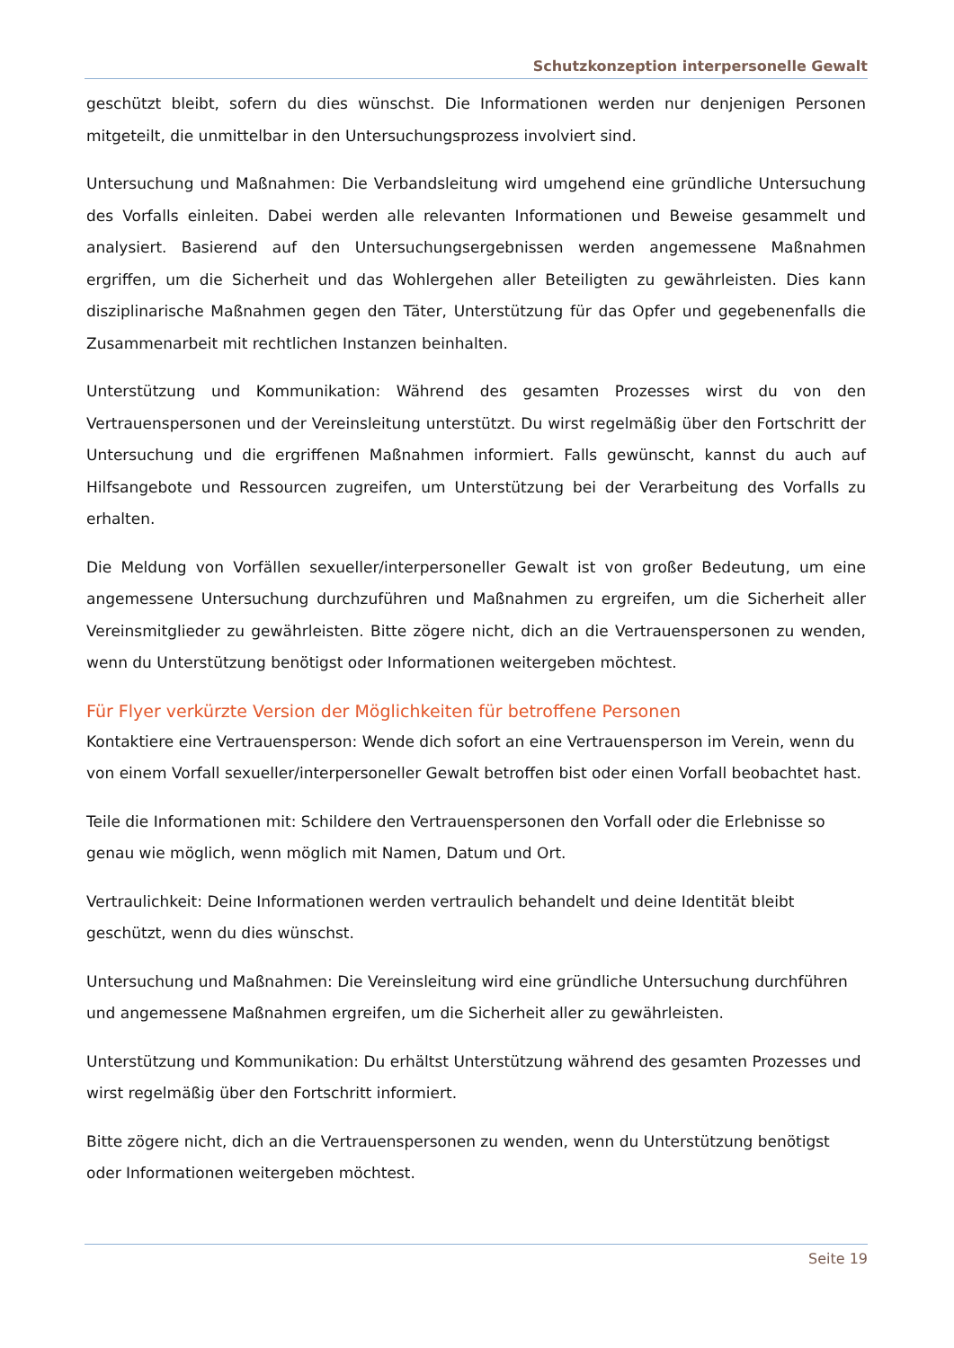Schutzkonzeption interpersonelle Gewalt
geschützt bleibt, sofern du dies wünschst. Die Informationen werden nur denjenigen Personen mitgeteilt, die unmittelbar in den Untersuchungsprozess involviert sind.
Untersuchung und Maßnahmen: Die Verbandsleitung wird umgehend eine gründliche Untersuchung des Vorfalls einleiten. Dabei werden alle relevanten Informationen und Beweise gesammelt und analysiert. Basierend auf den Untersuchungsergebnissen werden angemessene Maßnahmen ergriffen, um die Sicherheit und das Wohlergehen aller Beteiligten zu gewährleisten. Dies kann disziplinarische Maßnahmen gegen den Täter, Unterstützung für das Opfer und gegebenenfalls die Zusammenarbeit mit rechtlichen Instanzen beinhalten.
Unterstützung und Kommunikation: Während des gesamten Prozesses wirst du von den Vertrauenspersonen und der Vereinsleitung unterstützt. Du wirst regelmäßig über den Fortschritt der Untersuchung und die ergriffenen Maßnahmen informiert. Falls gewünscht, kannst du auch auf Hilfsangebote und Ressourcen zugreifen, um Unterstützung bei der Verarbeitung des Vorfalls zu erhalten.
Die Meldung von Vorfällen sexueller/interpersoneller Gewalt ist von großer Bedeutung, um eine angemessene Untersuchung durchzuführen und Maßnahmen zu ergreifen, um die Sicherheit aller Vereinsmitglieder zu gewährleisten. Bitte zögere nicht, dich an die Vertrauenspersonen zu wenden, wenn du Unterstützung benötigst oder Informationen weitergeben möchtest.
Für Flyer verkürzte Version der Möglichkeiten für betroffene Personen
Kontaktiere eine Vertrauensperson: Wende dich sofort an eine Vertrauensperson im Verein, wenn du von einem Vorfall sexueller/interpersoneller Gewalt betroffen bist oder einen Vorfall beobachtet hast.
Teile die Informationen mit: Schildere den Vertrauenspersonen den Vorfall oder die Erlebnisse so genau wie möglich, wenn möglich mit Namen, Datum und Ort.
Vertraulichkeit: Deine Informationen werden vertraulich behandelt und deine Identität bleibt geschützt, wenn du dies wünschst.
Untersuchung und Maßnahmen: Die Vereinsleitung wird eine gründliche Untersuchung durchführen und angemessene Maßnahmen ergreifen, um die Sicherheit aller zu gewährleisten.
Unterstützung und Kommunikation: Du erhältst Unterstützung während des gesamten Prozesses und wirst regelmäßig über den Fortschritt informiert.
Bitte zögere nicht, dich an die Vertrauenspersonen zu wenden, wenn du Unterstützung benötigst oder Informationen weitergeben möchtest.
Seite 19